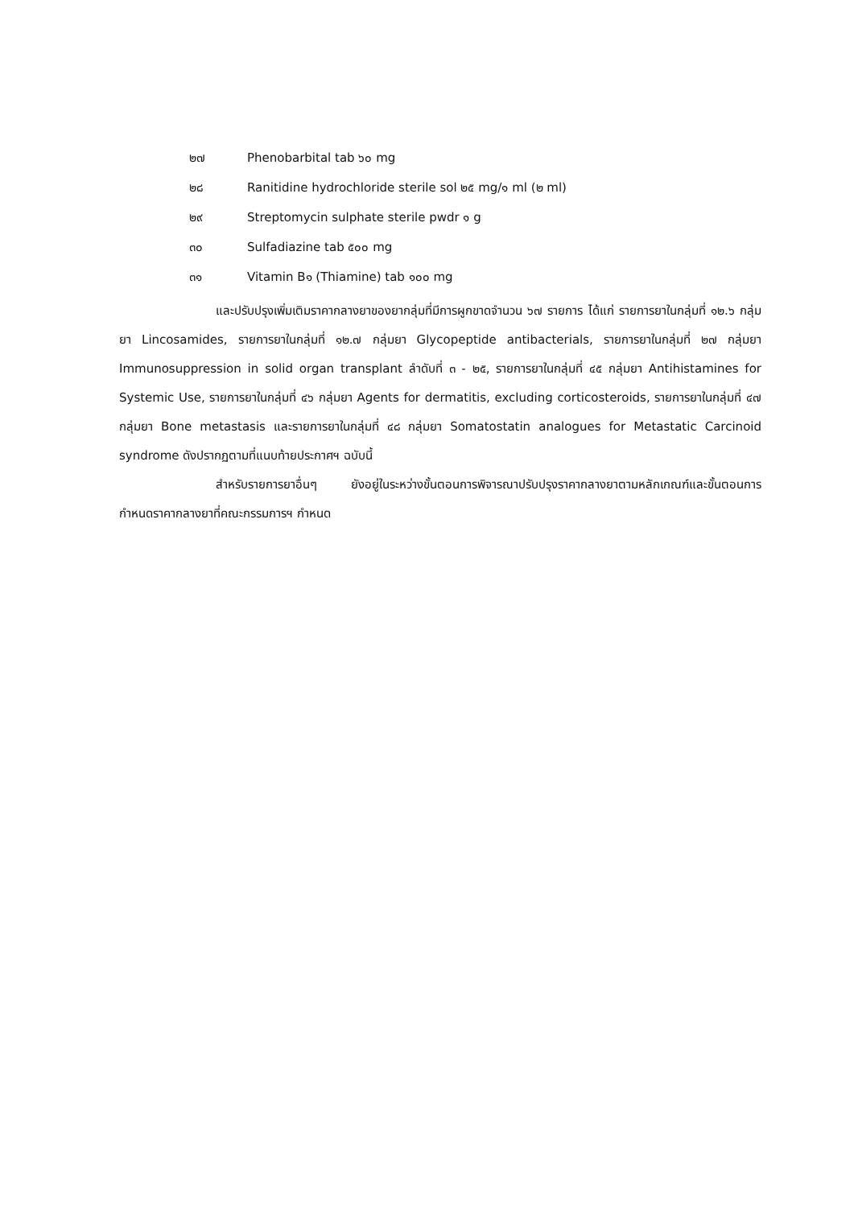๒๗ Phenobarbital tab ๖๐ mg
๒๘ Ranitidine hydrochloride sterile sol ๒๕ mg/๑ ml (๒ ml)
๒๙ Streptomycin sulphate sterile pwdr ๑ g
๓๐ Sulfadiazine tab ๕๐๐ mg
๓๑ Vitamin B๑ (Thiamine) tab ๑๐๐ mg
และปรับปรุงเพิ่มเติมราคากลางยาของยากลุ่มที่มีการผูกขาดจำนวน ๖๗ รายการ ได้แก่ รายการยาในกลุ่มที่ ๑๒.๖ กลุ่มยา Lincosamides, รายการยาในกลุ่มที่ ๑๒.๗ กลุ่มยา Glycopeptide antibacterials, รายการยาในกลุ่มที่ ๒๗ กลุ่มยา Immunosuppression in solid organ transplant ลำดับที่ ๓ - ๒๕, รายการยาในกลุ่มที่ ๔๕ กลุ่มยา Antihistamines for Systemic Use, รายการยาในกลุ่มที่ ๔๖ กลุ่มยา Agents for dermatitis, excluding corticosteroids, รายการยาในกลุ่มที่ ๔๗ กลุ่มยา Bone metastasis และรายการยาในกลุ่มที่ ๔๘ กลุ่มยา Somatostatin analogues for Metastatic Carcinoid syndrome ดังปรากฏตามที่แนบท้ายประกาศฯ ฉบับนี้
สำหรับรายการยาอื่นๆ ยังอยู่ในระหว่างขั้นตอนการพิจารณาปรับปรุงราคากลางยาตามหลักเกณฑ์และขั้นตอนการกำหนดราคากลางยาที่คณะกรรมการฯ กำหนด